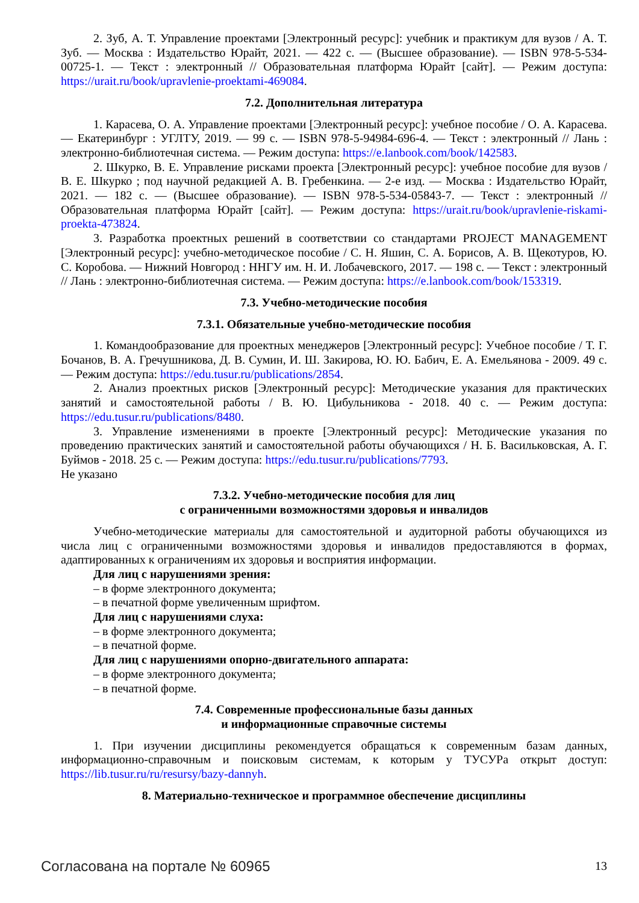2. Зуб, А. Т. Управление проектами [Электронный ресурс]: учебник и практикум для вузов / А. Т. Зуб. — Москва : Издательство Юрайт, 2021. — 422 с. — (Высшее образование). — ISBN 978-5-534-00725-1. — Текст : электронный // Образовательная платформа Юрайт [сайт]. — Режим доступа: https://urait.ru/book/upravlenie-proektami-469084.
7.2. Дополнительная литература
1. Карасева, О. А. Управление проектами [Электронный ресурс]: учебное пособие / О. А. Карасева. — Екатеринбург : УГЛТУ, 2019. — 99 с. — ISBN 978-5-94984-696-4. — Текст : электронный // Лань : электронно-библиотечная система. — Режим доступа: https://e.lanbook.com/book/142583.
2. Шкурко, В. Е. Управление рисками проекта [Электронный ресурс]: учебное пособие для вузов / В. Е. Шкурко ; под научной редакцией А. В. Гребенкина. — 2-е изд. — Москва : Издательство Юрайт, 2021. — 182 с. — (Высшее образование). — ISBN 978-5-534-05843-7. — Текст : электронный // Образовательная платформа Юрайт [сайт]. — Режим доступа: https://urait.ru/book/upravlenie-riskami-proekta-473824.
3. Разработка проектных решений в соответствии со стандартами PROJECT MANAGEMENT [Электронный ресурс]: учебно-методическое пособие / С. Н. Яшин, С. А. Борисов, А. В. Щекотуров, Ю. С. Коробова. — Нижний Новгород : ННГУ им. Н. И. Лобачевского, 2017. — 198 с. — Текст : электронный // Лань : электронно-библиотечная система. — Режим доступа: https://e.lanbook.com/book/153319.
7.3. Учебно-методические пособия
7.3.1. Обязательные учебно-методические пособия
1. Командообразование для проектных менеджеров [Электронный ресурс]: Учебное пособие / Т. Г. Бочанов, В. А. Гречушникова, Д. В. Сумин, И. Ш. Закирова, Ю. Ю. Бабич, Е. А. Емельянова - 2009. 49 с. — Режим доступа: https://edu.tusur.ru/publications/2854.
2. Анализ проектных рисков [Электронный ресурс]: Методические указания для практических занятий и самостоятельной работы / В. Ю. Цибульникова - 2018. 40 с. — Режим доступа: https://edu.tusur.ru/publications/8480.
3. Управление изменениями в проекте [Электронный ресурс]: Методические указания по проведению практических занятий и самостоятельной работы обучающихся / Н. Б. Васильковская, А. Г. Буймов - 2018. 25 с. — Режим доступа: https://edu.tusur.ru/publications/7793.
Не указано
7.3.2. Учебно-методические пособия для лиц
с ограниченными возможностями здоровья и инвалидов
Учебно-методические материалы для самостоятельной и аудиторной работы обучающихся из числа лиц с ограниченными возможностями здоровья и инвалидов предоставляются в формах, адаптированных к ограничениям их здоровья и восприятия информации.
Для лиц с нарушениями зрения:
– в форме электронного документа;
– в печатной форме увеличенным шрифтом.
Для лиц с нарушениями слуха:
– в форме электронного документа;
– в печатной форме.
Для лиц с нарушениями опорно-двигательного аппарата:
– в форме электронного документа;
– в печатной форме.
7.4. Современные профессиональные базы данных
и информационные справочные системы
1. При изучении дисциплины рекомендуется обращаться к современным базам данных, информационно-справочным и поисковым системам, к которым у ТУСУРа открыт доступ: https://lib.tusur.ru/ru/resursy/bazy-dannyh.
8. Материально-техническое и программное обеспечение дисциплины
Согласована на портале № 60965 13